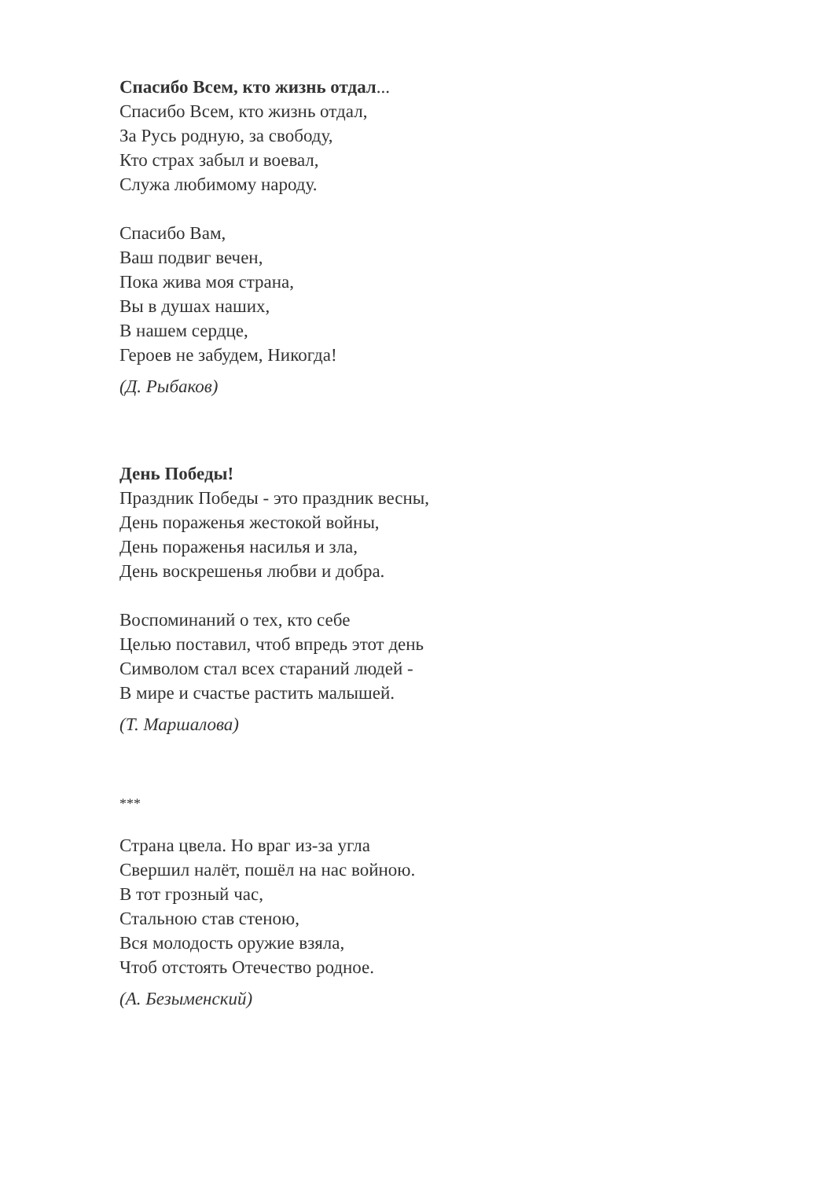Спасибо Всем, кто жизнь отдал...
Спасибо Всем, кто жизнь отдал,
За Русь родную, за свободу,
Кто страх забыл и воевал,
Служа любимому народу.
Спасибо Вам,
Ваш подвиг вечен,
Пока жива моя страна,
Вы в душах наших,
В нашем сердце,
Героев не забудем, Никогда!
(Д. Рыбаков)
День Победы!
Праздник Победы - это праздник весны,
День пораженья жестокой войны,
День пораженья насилья и зла,
День воскрешенья любви и добра.
Воспоминаний о тех, кто себе
Целью поставил, чтоб впредь этот день
Символом стал всех стараний людей -
В мире и счастье растить малышей.
(Т. Маршалова)
***
Страна цвела. Но враг из-за угла
Свершил налёт, пошёл на нас войною.
В тот грозный час,
Стальною став стеною,
Вся молодость оружие взяла,
Чтоб отстоять Отечество родное.
(А. Безыменский)